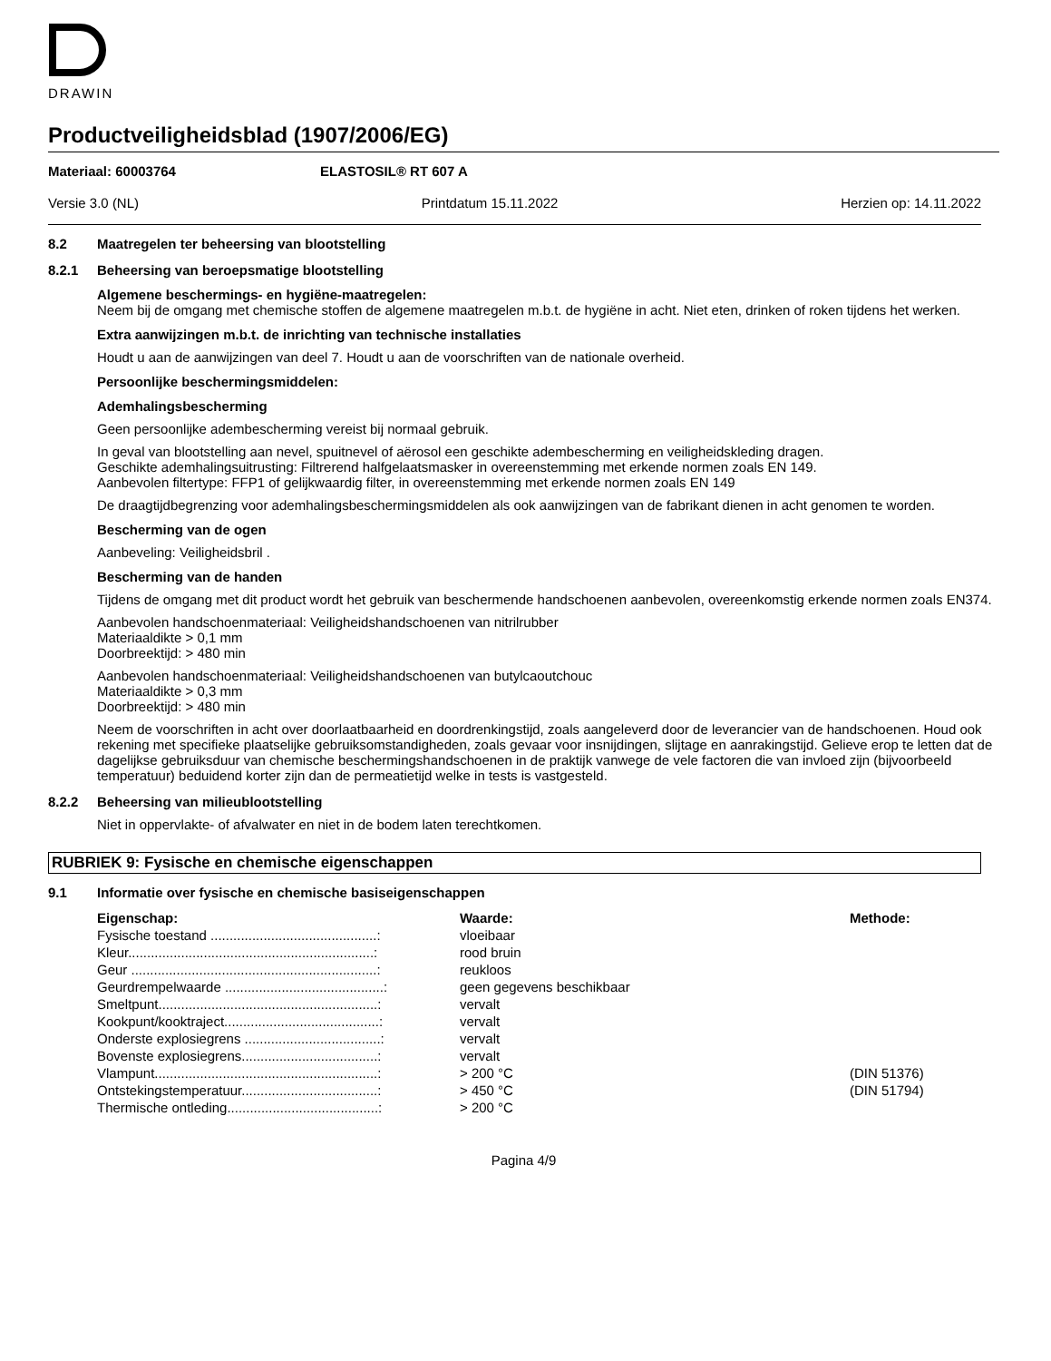DRAWIN
Productveiligheidsblad (1907/2006/EG)
Materiaal: 60003764 ELASTOSIL® RT 607 A
Versie 3.0 (NL) Printdatum 15.11.2022 Herzien op: 14.11.2022
8.2 Maatregelen ter beheersing van blootstelling
8.2.1 Beheersing van beroepsmatige blootstelling
Algemene beschermings- en hygiëne-maatregelen:
Neem bij de omgang met chemische stoffen de algemene maatregelen m.b.t. de hygiëne in acht. Niet eten, drinken of roken tijdens het werken.
Extra aanwijzingen m.b.t. de inrichting van technische installaties
Houdt u aan de aanwijzingen van deel 7. Houdt u aan de voorschriften van de nationale overheid.
Persoonlijke beschermingsmiddelen:
Ademhalingsbescherming
Geen persoonlijke adembescherming vereist bij normaal gebruik.
In geval van blootstelling aan nevel, spuitnevel of aërosol een geschikte adembescherming en veiligheidskleding dragen.
Geschikte ademhalingsuitrusting: Filtrerend halfgelaatsmasker in overeenstemming met erkende normen zoals EN 149.
Aanbevolen filtertype: FFP1 of gelijkwaardig filter, in overeenstemming met erkende normen zoals EN 149
De draagtijdbegrenzing voor ademhalingsbeschermingsmiddelen als ook aanwijzingen van de fabrikant dienen in acht genomen te worden.
Bescherming van de ogen
Aanbeveling: Veiligheidsbril .
Bescherming van de handen
Tijdens de omgang met dit product wordt het gebruik van beschermende handschoenen aanbevolen, overeenkomstig erkende normen zoals EN374.
Aanbevolen handschoenmateriaal: Veiligheidshandschoenen van nitrilrubber
Materiaaldikte > 0,1 mm
Doorbreektijd: > 480 min
Aanbevolen handschoenmateriaal: Veiligheidshandschoenen van butylcaoutchouc
Materiaaldikte > 0,3 mm
Doorbreektijd: > 480 min
Neem de voorschriften in acht over doorlaatbaarheid en doordrenkingstijd, zoals aangeleverd door de leverancier van de handschoenen. Houd ook rekening met specifieke plaatselijke gebruiksomstandigheden, zoals gevaar voor insnijdingen, slijtage en aanrakingstijd. Gelieve erop te letten dat de dagelijkse gebruiksduur van chemische beschermingshandschoenen in de praktijk vanwege de vele factoren die van invloed zijn (bijvoorbeeld temperatuur) beduidend korter zijn dan de permeatietijd welke in tests is vastgesteld.
8.2.2 Beheersing van milieublootstelling
Niet in oppervlakte- of afvalwater en niet in de bodem laten terechtkomen.
RUBRIEK 9: Fysische en chemische eigenschappen
9.1 Informatie over fysische en chemische basiseigenschappen
| Eigenschap: | Waarde: | Methode: |
| --- | --- | --- |
| Fysische toestand ............................................: | vloeibaar | |
| Kleur.................................................................: | rood bruin | |
| Geur .................................................................: | reukloos | |
| Geurdrempelwaarde ..........................................: | geen gegevens beschikbaar | |
| Smeltpunt..........................................................: | vervalt | |
| Kookpunt/kooktraject.........................................: | vervalt | |
| Onderste explosiegrens ....................................: | vervalt | |
| Bovenste explosiegrens....................................: | vervalt | |
| Vlampunt...........................................................: | > 200 °C | (DIN 51376) |
| Ontstekingstemperatuur....................................: | > 450 °C | (DIN 51794) |
| Thermische ontleding........................................: | > 200 °C | |
Pagina 4/9